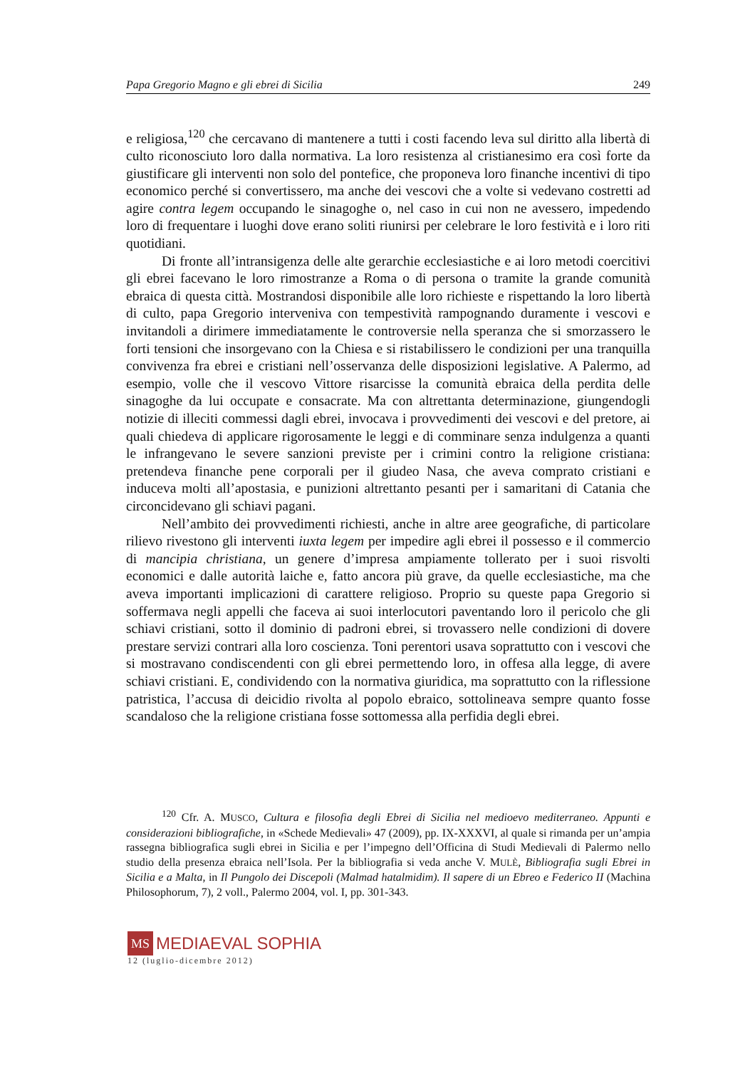Papa Gregorio Magno e gli ebrei di Sicilia 249
e religiosa,<sup>120</sup> che cercavano di mantenere a tutti i costi facendo leva sul diritto alla libertà di culto riconosciuto loro dalla normativa. La loro resistenza al cristianesimo era così forte da giustificare gli interventi non solo del pontefice, che proponeva loro finanche incentivi di tipo economico perché si convertissero, ma anche dei vescovi che a volte si vedevano costretti ad agire contra legem occupando le sinagoghe o, nel caso in cui non ne avessero, impedendo loro di frequentare i luoghi dove erano soliti riunirsi per celebrare le loro festività e i loro riti quotidiani.
Di fronte all’intransigenza delle alte gerarchie ecclesiastiche e ai loro metodi coercitivi gli ebrei facevano le loro rimostranze a Roma o di persona o tramite la grande comunità ebraica di questa città. Mostrandosi disponibile alle loro richieste e rispettando la loro libertà di culto, papa Gregorio interveniva con tempestività rampognando duramente i vescovi e invitandoli a dirimere immediatamente le controversie nella speranza che si smorzassero le forti tensioni che insorgevano con la Chiesa e si ristabilissero le condizioni per una tranquilla convivenza fra ebrei e cristiani nell’osservanza delle disposizioni legislative. A Palermo, ad esempio, volle che il vescovo Vittore risarcisse la comunità ebraica della perdita delle sinagoghe da lui occupate e consacrate. Ma con altrettanta determinazione, giungendogli notizie di illeciti commessi dagli ebrei, invocava i provvedimenti dei vescovi e del pretore, ai quali chiedeva di applicare rigorosamente le leggi e di comminare senza indulgenza a quanti le infrangevano le severe sanzioni previste per i crimini contro la religione cristiana: pretendeva finanche pene corporali per il giudeo Nasa, che aveva comprato cristiani e induceva molti all’apostasia, e punizioni altrettanto pesanti per i samaritani di Catania che circoncidevano gli schiavi pagani.
Nell’ambito dei provvedimenti richiesti, anche in altre aree geografiche, di particolare rilievo rivestono gli interventi iuxta legem per impedire agli ebrei il possesso e il commercio di mancipia christiana, un genere d’impresa ampiamente tollerato per i suoi risvolti economici e dalle autorità laiche e, fatto ancora più grave, da quelle ecclesiastiche, ma che aveva importanti implicazioni di carattere religioso. Proprio su queste papa Gregorio si soffermava negli appelli che faceva ai suoi interlocutori paventando loro il pericolo che gli schiavi cristiani, sotto il dominio di padroni ebrei, si trovassero nelle condizioni di dovere prestare servizi contrari alla loro coscienza. Toni perentori usava soprattutto con i vescovi che si mostravano condiscendenti con gli ebrei permettendo loro, in offesa alla legge, di avere schiavi cristiani. E, condividendo con la normativa giuridica, ma soprattutto con la riflessione patristica, l’accusa di deicidio rivolta al popolo ebraico, sottolineava sempre quanto fosse scandaloso che la religione cristiana fosse sottomessa alla perfidia degli ebrei.
<sup>120</sup> Cfr. A. MUSCO, Cultura e filosofia degli Ebrei di Sicilia nel medioevo mediterraneo. Appunti e considerazioni bibliografiche, in «Schede Medievali» 47 (2009), pp. IX-XXXVI, al quale si rimanda per un’ampia rassegna bibliografica sugli ebrei in Sicilia e per l’impegno dell’Officina di Studi Medievali di Palermo nello studio della presenza ebraica nell’Isola. Per la bibliografia si veda anche V. MULÈ, Bibliografia sugli Ebrei in Sicilia e a Malta, in Il Pungolo dei Discepoli (Malmad hatalmidim). Il sapere di un Ebreo e Federico II (Machina Philosophorum, 7), 2 voll., Palermo 2004, vol. I, pp. 301-343.
MS MEDIAEVAL SOPHIA
12 (luglio-dicembre 2012)